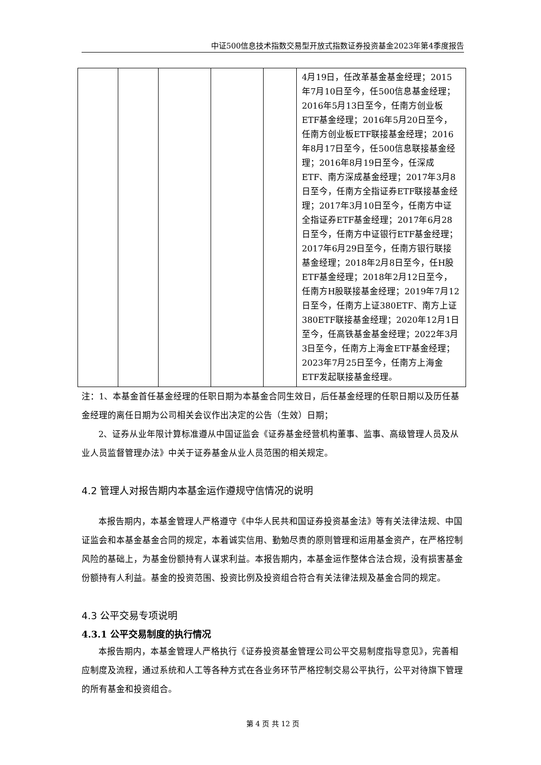中证500信息技术指数交易型开放式指数证券投资基金2023年第4季度报告
| | | | | | 4月19日，任改革基金基金经理；2015年7月10日至今，任500信息基金经理；2016年5月13日至今，任南方创业板ETF基金经理；2016年5月20日至今，任南方创业板ETF联接基金经理；2016年8月17日至今，任500信息联接基金经理；2016年8月19日至今，任深成ETF、南方深成基金经理；2017年3月8日至今，任南方全指证券ETF联接基金经理；2017年3月10日至今，任南方中证全指证券ETF基金经理；2017年6月28日至今，任南方中证银行ETF基金经理；2017年6月29日至今，任南方银行联接基金经理；2018年2月8日至今，任H股ETF基金经理；2018年2月12日至今，任南方H股联接基金经理；2019年7月12日至今，任南方上证380ETF、南方上证380ETF联接基金经理；2020年12月1日至今，任高铁基金基金经理；2022年3月3日至今，任南方上海金ETF基金经理；2023年7月25日至今，任南方上海金ETF发起联接基金经理。 |
注：1、本基金首任基金经理的任职日期为本基金合同生效日，后任基金经理的任职日期以及历任基金经理的离任日期为公司相关会议作出决定的公告（生效）日期；
2、证券从业年限计算标准遵从中国证监会《证券基金经营机构董事、监事、高级管理人员及从业人员监督管理办法》中关于证券基金从业人员范围的相关规定。
4.2 管理人对报告期内本基金运作遵规守信情况的说明
本报告期内，本基金管理人严格遵守《中华人民共和国证券投资基金法》等有关法律法规、中国证监会和本基金基金合同的规定，本着诚实信用、勤勉尽责的原则管理和运用基金资产，在严格控制风险的基础上，为基金份额持有人谋求利益。本报告期内，本基金运作整体合法合规，没有损害基金份额持有人利益。基金的投资范围、投资比例及投资组合符合有关法律法规及基金合同的规定。
4.3 公平交易专项说明
4.3.1 公平交易制度的执行情况
本报告期内，本基金管理人严格执行《证券投资基金管理公司公平交易制度指导意见》，完善相应制度及流程，通过系统和人工等各种方式在各业务环节严格控制交易公平执行，公平对待旗下管理的所有基金和投资组合。
第 4 页 共 12 页